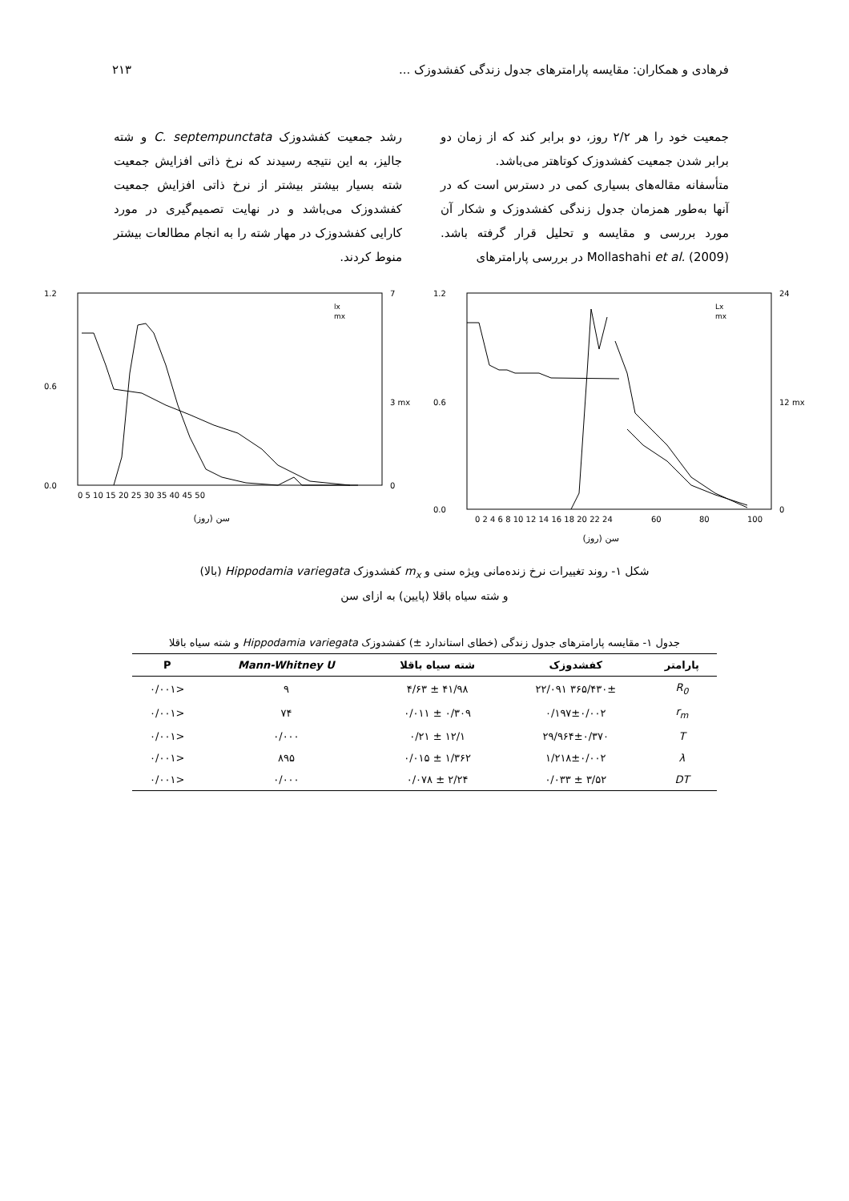فرهادی و همکاران: مقایسه پارامترهای جدول زندگی کفشدوزک ... ۲۱۳
جمعیت خود را هر ۲/۲ روز، دو برابر کند که از زمان دو برابر شدن جمعیت کفشدوزک کوتاهتر می‌باشد.
متأسفانه مقاله‌های بسیاری کمی در دسترس است که در آنها به‌طور همزمان جدول زندگی کفشدوزک و شکار آن مورد بررسی و مقایسه و تحلیل قرار گرفته باشد. Mollashahi et al. (2009) در بررسی پارامترهای
رشد جمعیت کفشدوزک C. septempunctata و شته جالیز، به این نتیجه رسیدند که نرخ ذاتی افزایش جمعیت شته بسیار بیشتر بیشتر از نرخ ذاتی افزایش جمعیت کفشدوزک می‌باشد و در نهایت تصمیم‌گیری در مورد کارایی کفشدوزک در مهار شته را به انجام مطالعات بیشتر منوط کردند.
1.2
0.6
0.0
24
12 mx
0
0 2 4 6 8 10 12 14 16 18 20 22 24
60
80
100
Lx
mx
سن (روز)
1.2
0.6
0.0
7
3 mx
0
0 5 10 15 20 25 30 35 40 45 50
lx
mx
سن (روز)
شکل ۱- روند تغییرات نرخ زنده‌مانی ویژه سنی و m<sub>x</sub> کفشدوزک Hippodamia variegata (بالا)
و شته سیاه باقلا (پایین) به ازای سن
جدول ۱- مقایسه پارامترهای جدول زندگی (خطای استاندارد ±) کفشدوزک Hippodamia variegata و شته سیاه باقلا
| پارامتر | کفشدوزک | شته سیاه باقلا | Mann-Whitney U | P |
| --- | --- | --- | --- | --- |
| R<sub>0</sub> | ۳۶۵/۴۳۰± ۲۲/۰۹۱ | ۴۱/۹۸ ± ۴/۶۳ | ۹ | <۰/۰۰۱ |
| r<sub>m</sub> | ۰/۱۹۷±۰/۰۰۲ | ۰/۳۰۹ ± ۰/۰۱۱ | ۷۴ | <۰/۰۰۱ |
| T | ۲۹/۹۶۴±۰/۳۷۰ | ۱۲/۱ ± ۰/۲۱ | ۰/۰۰۰ | <۰/۰۰۱ |
| λ | ۱/۲۱۸±۰/۰۰۲ | ۱/۳۶۲ ± ۰/۰۱۵ | ۸۹۵ | <۰/۰۰۱ |
| DT | ۳/۵۲ ± ۰/۰۳۳ | ۲/۲۴ ± ۰/۰۷۸ | ۰/۰۰۰ | <۰/۰۰۱ |